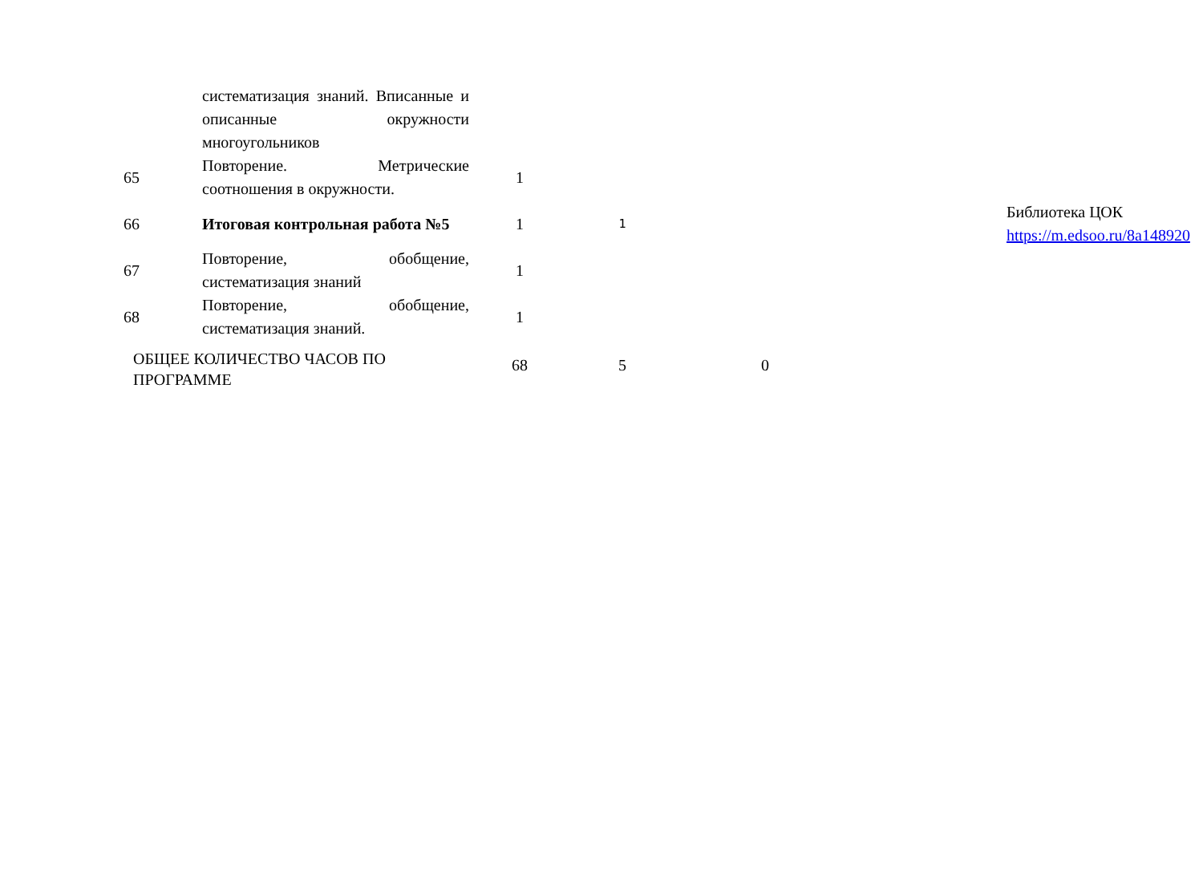| | систематизация знаний. Вписанные и описанные окружности многоугольников | | | | | |
| 65 | Повторение. Метрические соотношения в окружности. | 1 | | | | |
| 66 | Итоговая контрольная работа №5 | 1 | 1 | | | Библиотека ЦОК https://m.edsoo.ru/8a148920 |
| 67 | Повторение, обобщение, систематизация знаний | 1 | | | | |
| 68 | Повторение, обобщение, систематизация знаний. | 1 | | | | |
| ОБЩЕЕ КОЛИЧЕСТВО ЧАСОВ ПО ПРОГРАММЕ | | 68 | 5 | 0 | | |